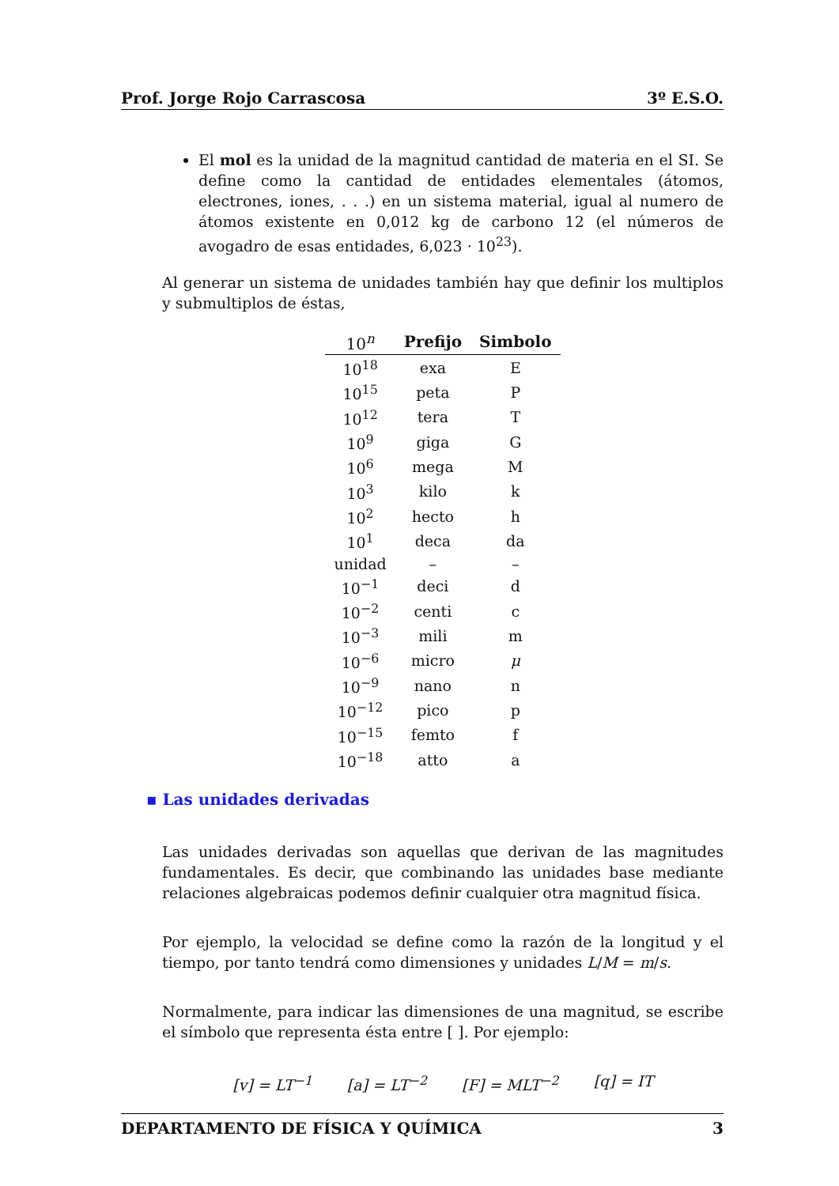Prof. Jorge Rojo Carrascosa 3º E.S.O.
El mol es la unidad de la magnitud cantidad de materia en el SI. Se define como la cantidad de entidades elementales (átomos, electrones, iones, . . .) en un sistema material, igual al numero de átomos existente en 0,012 kg de carbono 12 (el números de avogadro de esas entidades, 6,023 · 10<sup>23</sup>).
Al generar un sistema de unidades también hay que definir los multiplos y submultiplos de éstas,
| 10<sup>n</sup> | Prefijo | Simbolo |
| --- | --- | --- |
| 10<sup>18</sup> | exa | E |
| 10<sup>15</sup> | peta | P |
| 10<sup>12</sup> | tera | T |
| 10<sup>9</sup> | giga | G |
| 10<sup>6</sup> | mega | M |
| 10<sup>3</sup> | kilo | k |
| 10<sup>2</sup> | hecto | h |
| 10<sup>1</sup> | deca | da |
| unidad | – | – |
| 10<sup>−1</sup> | deci | d |
| 10<sup>−2</sup> | centi | c |
| 10<sup>−3</sup> | mili | m |
| 10<sup>−6</sup> | micro | μ |
| 10<sup>−9</sup> | nano | n |
| 10<sup>−12</sup> | pico | p |
| 10<sup>−15</sup> | femto | f |
| 10<sup>−18</sup> | atto | a |
▪ Las unidades derivadas
Las unidades derivadas son aquellas que derivan de las magnitudes fundamentales. Es decir, que combinando las unidades base mediante relaciones algebraicas podemos definir cualquier otra magnitud física.
Por ejemplo, la velocidad se define como la razón de la longitud y el tiempo, por tanto tendrá como dimensiones y unidades L/M = m/s.
Normalmente, para indicar las dimensiones de una magnitud, se escribe el símbolo que representa ésta entre [ ]. Por ejemplo:
[v] = LT<sup>−1</sup> [a] = LT<sup>−2</sup> [F] = MLT<sup>−2</sup> [q] = IT
DEPARTAMENTO DE FÍSICA Y QUÍMICA 3